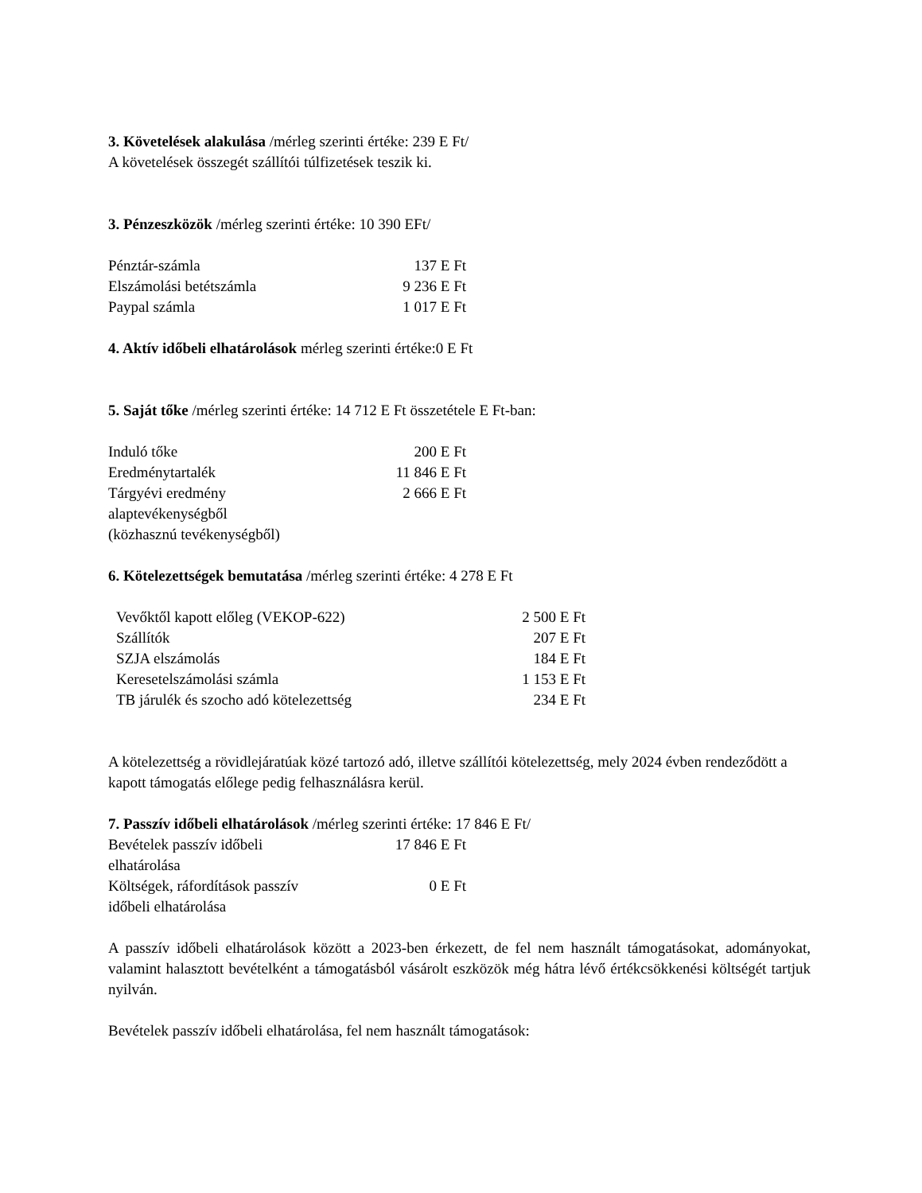3. Követelések alakulása /mérleg szerinti értéke: 239 E Ft/
A követelések összegét szállítói túlfizetések teszik ki.
3. Pénzeszközök /mérleg szerinti értéke: 10 390 EFt/
| Pénztár-számla | 137 E Ft |
| Elszámolási betétszámla | 9 236 E Ft |
| Paypal számla | 1 017 E Ft |
4. Aktív időbeli elhatárolások mérleg szerinti értéke:0 E Ft
5. Saját tőke /mérleg szerinti értéke: 14 712 E Ft összetétele E Ft-ban:
| Induló tőke | 200 E Ft |
| Eredménytartalék | 11 846 E Ft |
| Tárgyévi eredmény alaptevékenységből (közhasznú tevékenységből) | 2 666 E Ft |
6. Kötelezettségek bemutatása /mérleg szerinti értéke: 4 278 E Ft
| Vevőktől kapott előleg (VEKOP-622) | 2 500 E Ft |
| Szállítók | 207 E Ft |
| SZJA elszámolás | 184 E Ft |
| Keresetelszámolási számla | 1 153 E Ft |
| TB járulék és szocho adó kötelezettség | 234 E Ft |
A kötelezettség a rövidlejáratúak közé tartozó adó, illetve szállítói kötelezettség, mely 2024 évben rendeződött a kapott támogatás előlege pedig felhasználásra kerül.
7. Passzív időbeli elhatárolások /mérleg szerinti értéke: 17 846 E Ft/
| Bevételek passzív időbeli elhatárolása | 17 846 E Ft |
| Költségek, ráfordítások passzív időbeli elhatárolása | 0 E Ft |
A passzív időbeli elhatárolások között a 2023-ben érkezett, de fel nem használt támogatásokat, adományokat, valamint halasztott bevételként a támogatásból vásárolt eszközök még hátra lévő értékcsökkenési költségét tartjuk nyilván.
Bevételek passzív időbeli elhatárolása, fel nem használt támogatások: